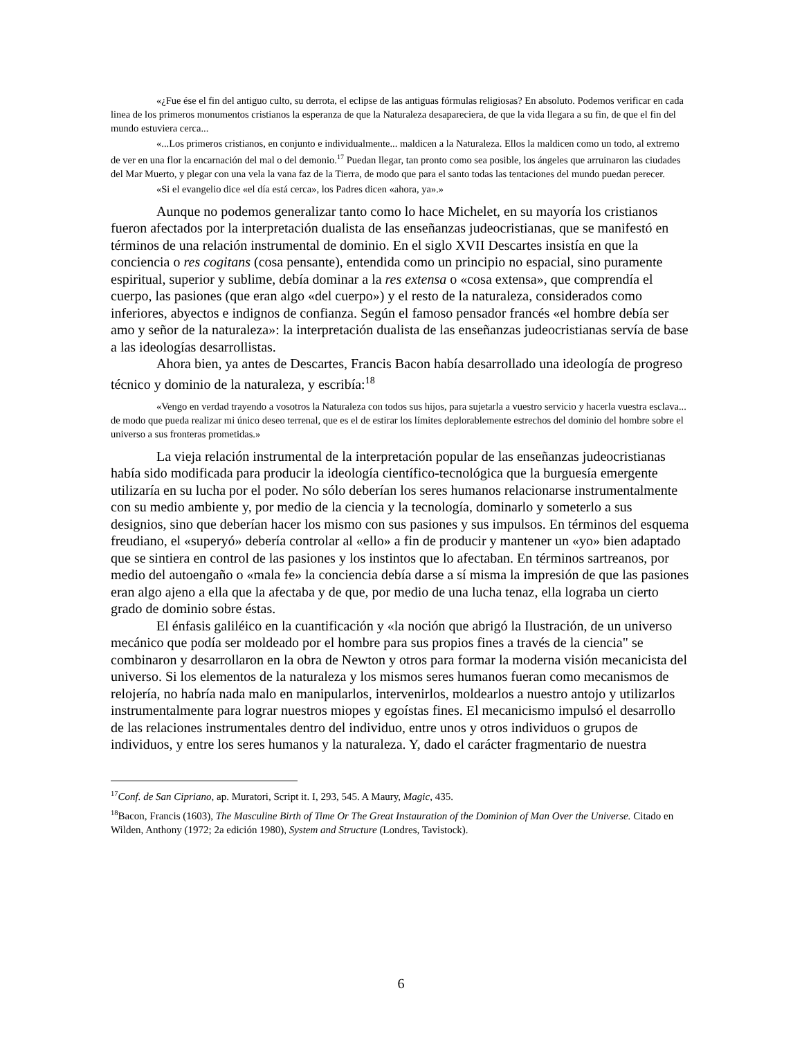«¿Fue ése el fin del antiguo culto, su derrota, el eclipse de las antiguas fórmulas religiosas? En absoluto. Podemos verificar en cada linea de los primeros monumentos cristianos la esperanza de que la Naturaleza desapareciera, de que la vida llegara a su fin, de que el fin del mundo estuviera cerca...
«...Los primeros cristianos, en conjunto e individualmente... maldicen a la Naturaleza. Ellos la maldicen como un todo, al extremo de ver en una flor la encarnación del mal o del demonio.<sup>17</sup> Puedan llegar, tan pronto como sea posible, los ángeles que arruinaron las ciudades del Mar Muerto, y plegar con una vela la vana faz de la Tierra, de modo que para el santo todas las tentaciones del mundo puedan perecer.
«Si el evangelio dice «el día está cerca», los Padres dicen «ahora, ya».»
Aunque no podemos generalizar tanto como lo hace Michelet, en su mayoría los cristianos fueron afectados por la interpretación dualista de las enseñanzas judeocristianas, que se manifestó en términos de una relación instrumental de dominio. En el siglo XVII Descartes insistía en que la conciencia o res cogitans (cosa pensante), entendida como un principio no espacial, sino puramente espiritual, superior y sublime, debía dominar a la res extensa o «cosa extensa», que comprendía el cuerpo, las pasiones (que eran algo «del cuerpo») y el resto de la naturaleza, considerados como inferiores, abyectos e indignos de confianza. Según el famoso pensador francés «el hombre debía ser amo y señor de la naturaleza»: la interpretación dualista de las enseñanzas judeocristianas servía de base a las ideologías desarrollistas.
Ahora bien, ya antes de Descartes, Francis Bacon había desarrollado una ideología de progreso técnico y dominio de la naturaleza, y escribía:<sup>18</sup>
«Vengo en verdad trayendo a vosotros la Naturaleza con todos sus hijos, para sujetarla a vuestro servicio y hacerla vuestra esclava... de modo que pueda realizar mi único deseo terrenal, que es el de estirar los límites deplorablemente estrechos del dominio del hombre sobre el universo a sus fronteras prometidas.»
La vieja relación instrumental de la interpretación popular de las enseñanzas judeocristianas había sido modificada para producir la ideología científico-tecnológica que la burguesía emergente utilizaría en su lucha por el poder. No sólo deberían los seres humanos relacionarse instrumentalmente con su medio ambiente y, por medio de la ciencia y la tecnología, dominarlo y someterlo a sus designios, sino que deberían hacer los mismo con sus pasiones y sus impulsos. En términos del esquema freudiano, el «superyó» debería controlar al «ello» a fin de producir y mantener un «yo» bien adaptado que se sintiera en control de las pasiones y los instintos que lo afectaban. En términos sartreanos, por medio del autoengaño o «mala fe» la conciencia debía darse a sí misma la impresión de que las pasiones eran algo ajeno a ella que la afectaba y de que, por medio de una lucha tenaz, ella lograba un cierto grado de dominio sobre éstas.
El énfasis galiléico en la cuantificación y «la noción que abrigó la Ilustración, de un universo mecánico que podía ser moldeado por el hombre para sus propios fines a través de la ciencia" se combinaron y desarrollaron en la obra de Newton y otros para formar la moderna visión mecanicista del universo. Si los elementos de la naturaleza y los mismos seres humanos fueran como mecanismos de relojería, no habría nada malo en manipularlos, intervenirlos, moldearlos a nuestro antojo y utilizarlos instrumentalmente para lograr nuestros miopes y egoístas fines. El mecanicismo impulsó el desarrollo de las relaciones instrumentales dentro del individuo, entre unos y otros individuos o grupos de individuos, y entre los seres humanos y la naturaleza. Y, dado el carácter fragmentario de nuestra
<sup>17</sup> Conf. de San Cipriano, ap. Muratori, Script it. I, 293, 545. A Maury, Magic, 435.
<sup>18</sup> Bacon, Francis (1603), The Masculine Birth of Time Or The Great Instauration of the Dominion of Man Over the Universe. Citado en Wilden, Anthony (1972; 2a edición 1980), System and Structure (Londres, Tavistock).
6